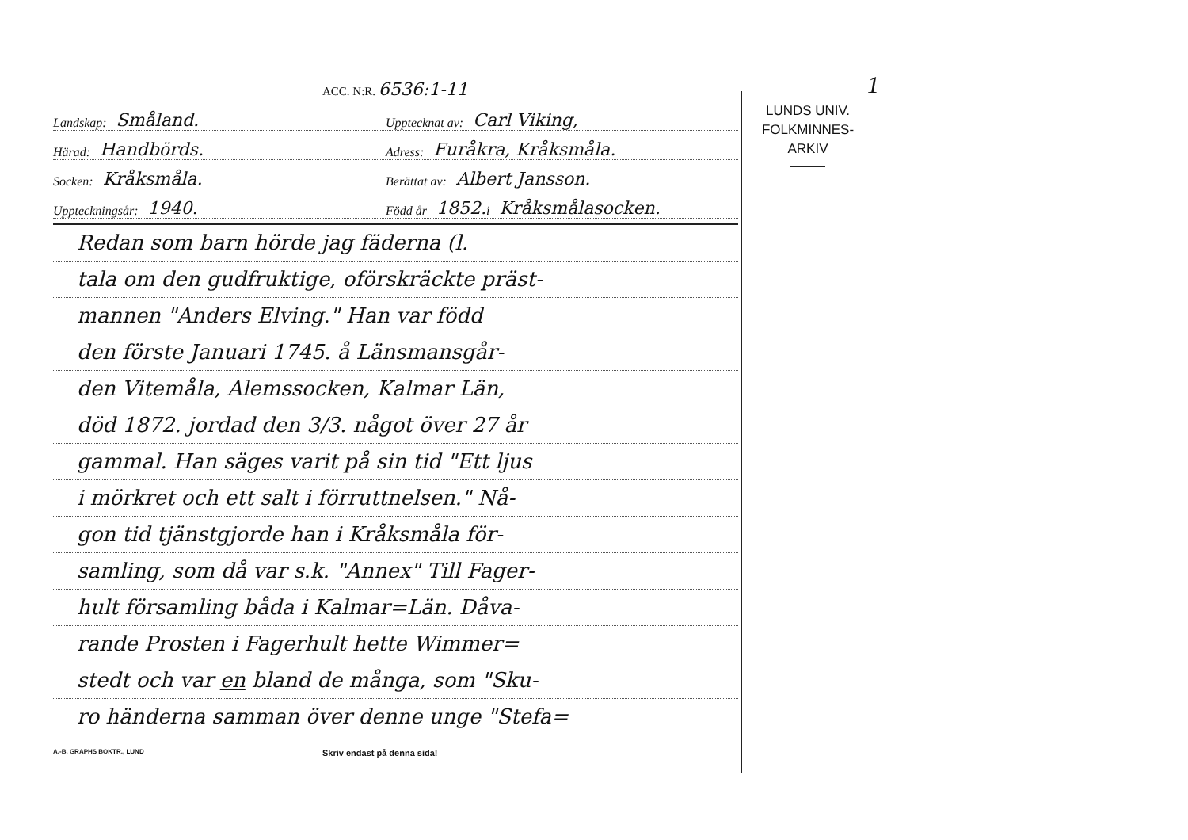1
ACC. N:R. 6536:1-11
Landskap: Småland.
Upptecknat av: Carl Viking,
Härad: Handbörds.
Adress: Furåkra, Kråksmåla.
Socken: Kråksmåla.
Berättat av: Albert Jansson.
Uppteckningsår: 1940.
Född år 1852. i Kråksmålasocken.
Redan som barn hörde jag fäderna (l.
tala om den gudfruktige, oförskräckte präst-
mannen "Anders Elving." Han var född
den förste Januari 1745. å Länsmansgår-
den Vitemåla, Alemssocken, Kalmar Län,
död 1872. jordad den 3/3. något över 27 år
gammal. Han säges varit på sin tid "Ett ljus
i mörkret och ett salt i förruttnelsen." Nå-
gon tid tjänstgjorde han i Kråksmåla för-
samling, som då var s.k. "Annex" Till Fager-
hult församling båda i Kalmar=Län. Dåva-
rande Prosten i Fagerhult hette Wimmer=
stedt och var en bland de många, som "Sku-
ro händerna samman över denne unge "Stefa=
A.-B. GRAPHS BOKTR., LUND Skriv endast på denna sida!
LUNDS UNIV.
FOLKMINNES-
ARKIV